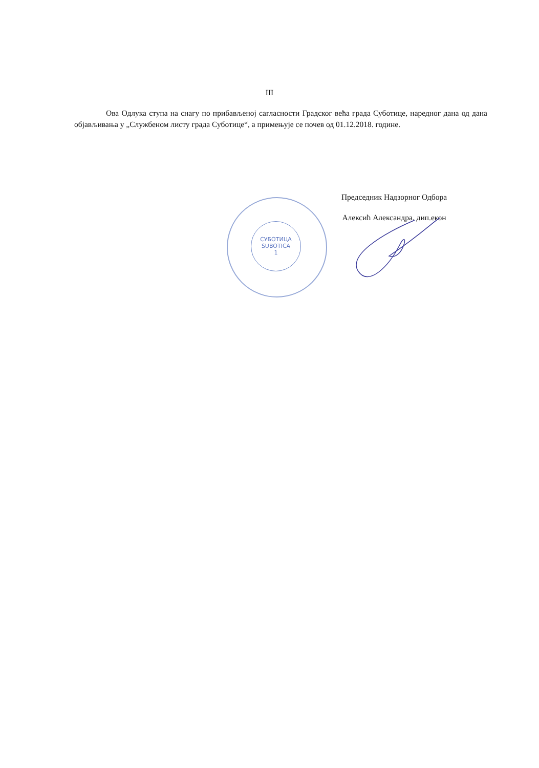III
Ова Одлука ступа на снагу по прибављеној сагласности Градског већа града Суботице, наредног дана од дана објављивања у „Службеном листу града Суботице“, а примењује се почев од 01.12.2018. године.
Председник Надзорног Одбора
Алексић Александра, дип.екон
СУБОТИЦА
SUBOTICA
1